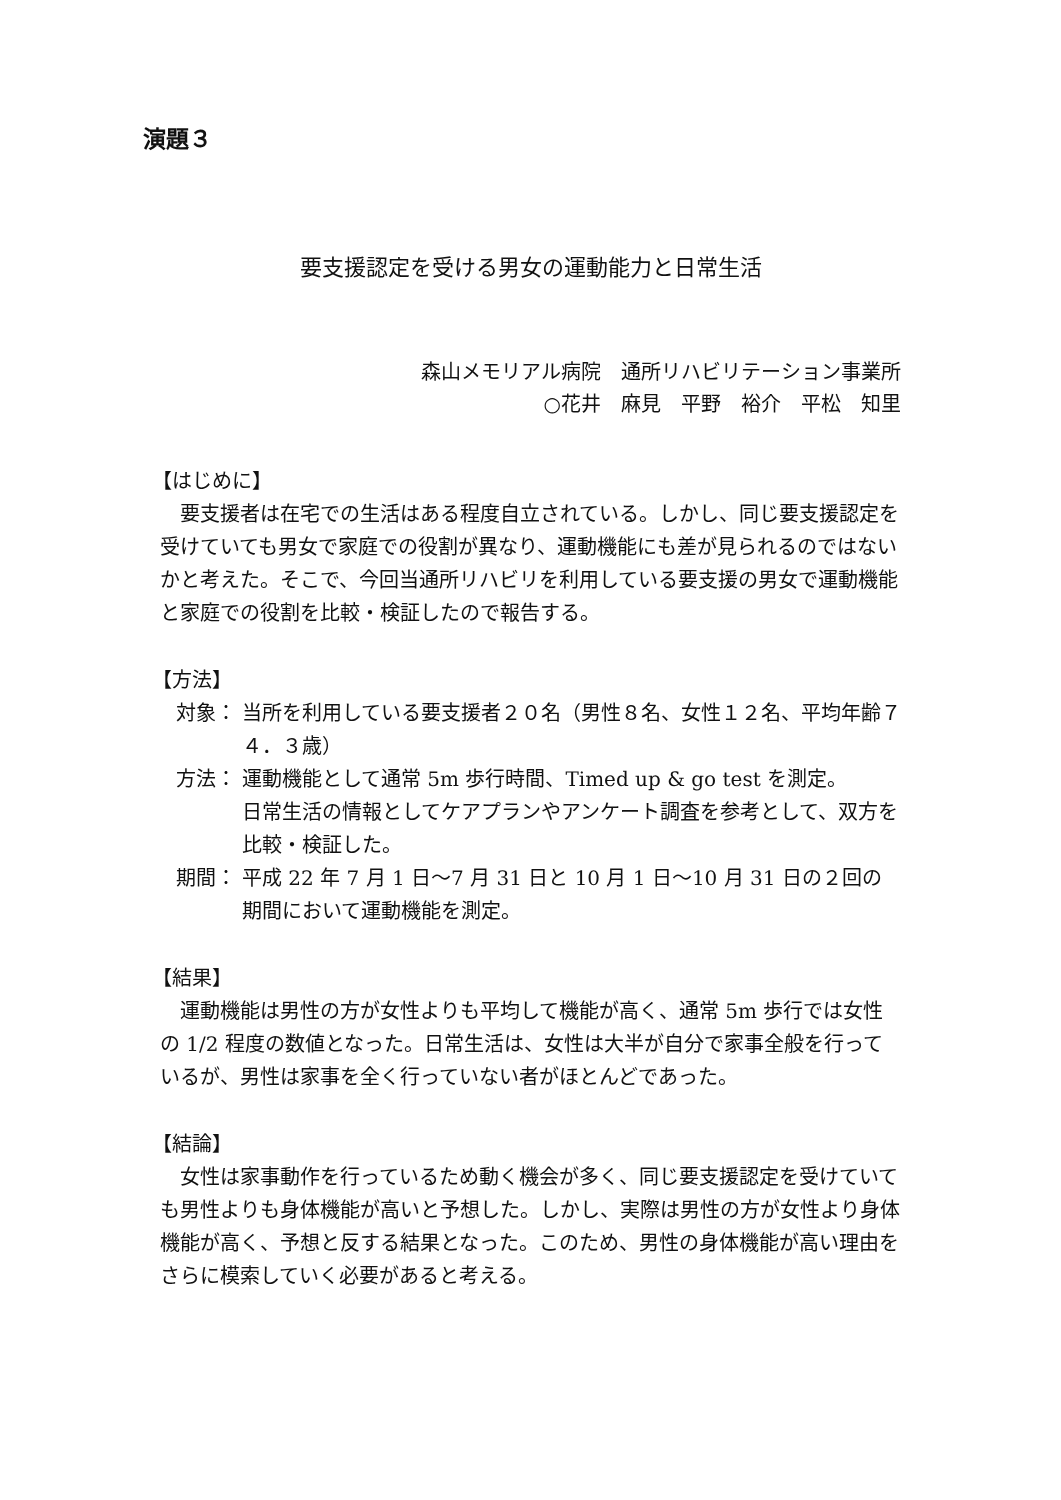演題３
要支援認定を受ける男女の運動能力と日常生活
森山メモリアル病院　通所リハビリテーション事業所
○花井　麻見　平野　裕介　平松　知里
【はじめに】
要支援者は在宅での生活はある程度自立されている。しかし、同じ要支援認定を受けていても男女で家庭での役割が異なり、運動機能にも差が見られるのではないかと考えた。そこで、今回当通所リハビリを利用している要支援の男女で運動機能と家庭での役割を比較・検証したので報告する。
【方法】
対象： 当所を利用している要支援者２０名（男性８名、女性１２名、平均年齢７４．３歳）
方法： 運動機能として通常 5m 歩行時間、Timed up & go test を測定。
日常生活の情報としてケアプランやアンケート調査を参考として、双方を比較・検証した。
期間： 平成 22 年 7 月 1 日～7 月 31 日と 10 月 1 日～10 月 31 日の２回の期間において運動機能を測定。
【結果】
運動機能は男性の方が女性よりも平均して機能が高く、通常 5m 歩行では女性の 1/2 程度の数値となった。日常生活は、女性は大半が自分で家事全般を行っているが、男性は家事を全く行っていない者がほとんどであった。
【結論】
女性は家事動作を行っているため動く機会が多く、同じ要支援認定を受けていても男性よりも身体機能が高いと予想した。しかし、実際は男性の方が女性より身体機能が高く、予想と反する結果となった。このため、男性の身体機能が高い理由をさらに模索していく必要があると考える。